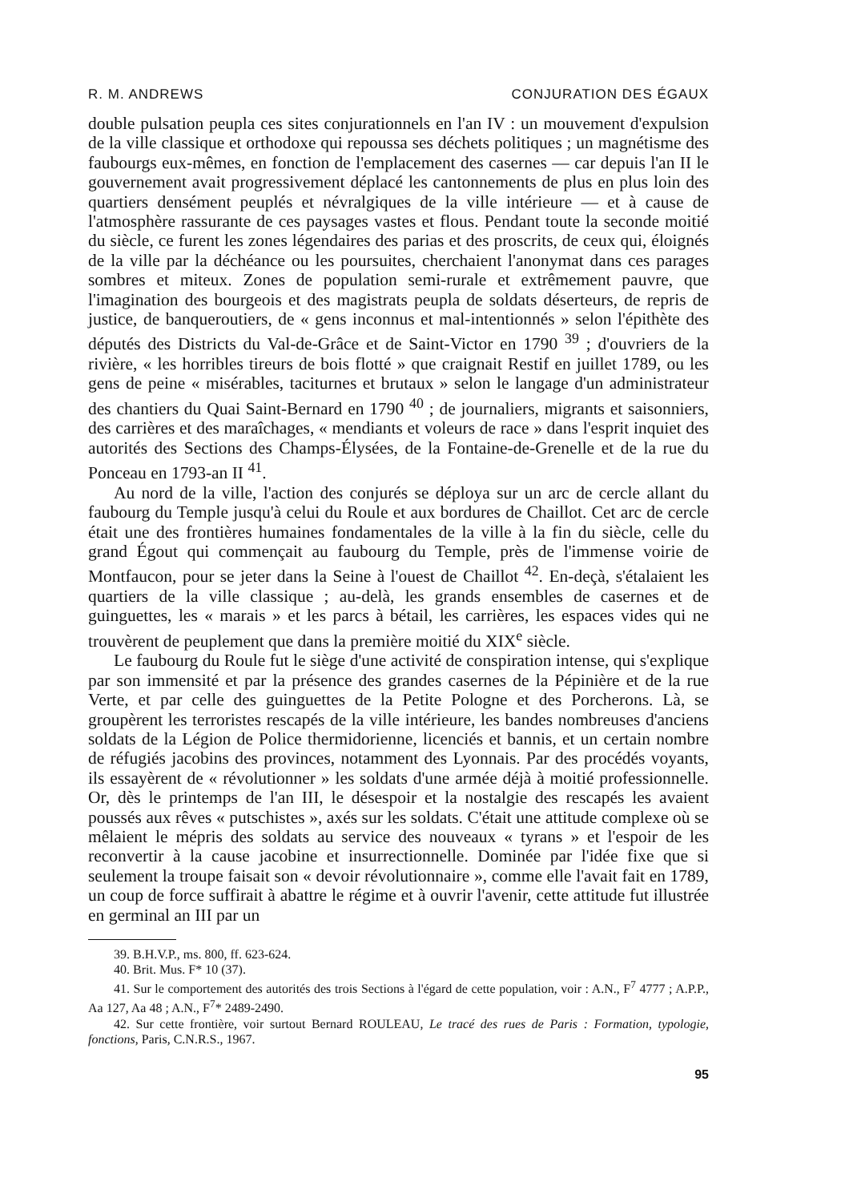R. M. ANDREWS CONJURATION DES ÉGAUX
double pulsation peupla ces sites conjurationnels en l'an IV : un mouvement d'expulsion de la ville classique et orthodoxe qui repoussa ses déchets politiques ; un magnétisme des faubourgs eux-mêmes, en fonction de l'emplacement des casernes — car depuis l'an II le gouvernement avait progressivement déplacé les cantonnements de plus en plus loin des quartiers densément peuplés et névralgiques de la ville intérieure — et à cause de l'atmosphère rassurante de ces paysages vastes et flous. Pendant toute la seconde moitié du siècle, ce furent les zones légendaires des parias et des proscrits, de ceux qui, éloignés de la ville par la déchéance ou les poursuites, cherchaient l'anonymat dans ces parages sombres et miteux. Zones de population semi-rurale et extrêmement pauvre, que l'imagination des bourgeois et des magistrats peupla de soldats déserteurs, de repris de justice, de banqueroutiers, de « gens inconnus et mal-intentionnés » selon l'épithète des députés des Districts du Val-de-Grâce et de Saint-Victor en 1790 <sup>39</sup> ; d'ouvriers de la rivière, « les horribles tireurs de bois flotté » que craignait Restif en juillet 1789, ou les gens de peine « misérables, taciturnes et brutaux » selon le langage d'un administrateur des chantiers du Quai Saint-Bernard en 1790 <sup>40</sup> ; de journaliers, migrants et saisonniers, des carrières et des maraîchages, « mendiants et voleurs de race » dans l'esprit inquiet des autorités des Sections des Champs-Élysées, de la Fontaine-de-Grenelle et de la rue du Ponceau en 1793-an II <sup>41</sup>.
Au nord de la ville, l'action des conjurés se déploya sur un arc de cercle allant du faubourg du Temple jusqu'à celui du Roule et aux bordures de Chaillot. Cet arc de cercle était une des frontières humaines fondamentales de la ville à la fin du siècle, celle du grand Égout qui commençait au faubourg du Temple, près de l'immense voirie de Montfaucon, pour se jeter dans la Seine à l'ouest de Chaillot <sup>42</sup>. En-deçà, s'étalaient les quartiers de la ville classique ; au-delà, les grands ensembles de casernes et de guinguettes, les « marais » et les parcs à bétail, les carrières, les espaces vides qui ne trouvèrent de peuplement que dans la première moitié du XIX<sup>e</sup> siècle.
Le faubourg du Roule fut le siège d'une activité de conspiration intense, qui s'explique par son immensité et par la présence des grandes casernes de la Pépinière et de la rue Verte, et par celle des guinguettes de la Petite Pologne et des Porcherons. Là, se groupèrent les terroristes rescapés de la ville intérieure, les bandes nombreuses d'anciens soldats de la Légion de Police thermidorienne, licenciés et bannis, et un certain nombre de réfugiés jacobins des provinces, notamment des Lyonnais. Par des procédés voyants, ils essayèrent de « révolutionner » les soldats d'une armée déjà à moitié professionnelle. Or, dès le printemps de l'an III, le désespoir et la nostalgie des rescapés les avaient poussés aux rêves « putschistes », axés sur les soldats. C'était une attitude complexe où se mêlaient le mépris des soldats au service des nouveaux « tyrans » et l'espoir de les reconvertir à la cause jacobine et insurrectionnelle. Dominée par l'idée fixe que si seulement la troupe faisait son « devoir révolutionnaire », comme elle l'avait fait en 1789, un coup de force suffirait à abattre le régime et à ouvrir l'avenir, cette attitude fut illustrée en germinal an III par un
39. B.H.V.P., ms. 800, ff. 623-624.
40. Brit. Mus. F* 10 (37).
41. Sur le comportement des autorités des trois Sections à l'égard de cette population, voir : A.N., F<sup>7</sup> 4777 ; A.P.P., Aa 127, Aa 48 ; A.N., F<sup>7</sup>* 2489-2490.
42. Sur cette frontière, voir surtout Bernard ROULEAU, Le tracé des rues de Paris : Formation, typologie, fonctions, Paris, C.N.R.S., 1967.
95